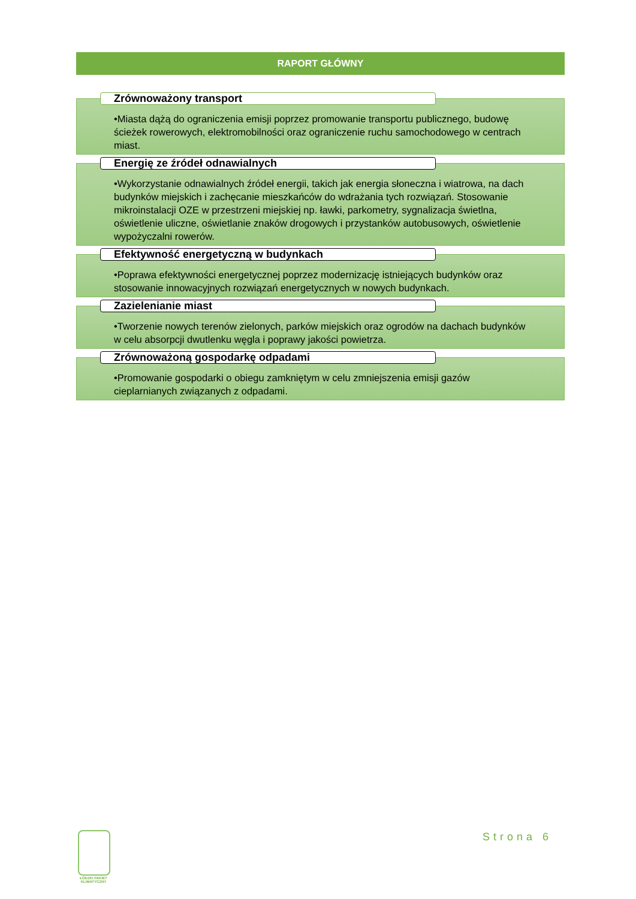RAPORT GŁÓWNY
Zrównoważony transport
•Miasta dążą do ograniczenia emisji poprzez promowanie transportu publicznego, budowę ścieżek rowerowych, elektromobilności oraz ograniczenie ruchu samochodowego w centrach miast.
Energię ze źródeł odnawialnych
•Wykorzystanie odnawialnych źródeł energii, takich jak energia słoneczna i wiatrowa, na dach budynków miejskich i zachęcanie mieszkańców do wdrażania tych rozwiązań. Stosowanie mikroinstalacji OZE w przestrzeni miejskiej np. ławki, parkometry, sygnalizacja świetlna, oświetlenie uliczne, oświetlanie znaków drogowych i przystanków autobusowych, oświetlenie wypożyczalni rowerów.
Efektywność energetyczną w budynkach
•Poprawa efektywności energetycznej poprzez modernizację istniejących budynków oraz stosowanie innowacyjnych rozwiązań energetycznych w nowych budynkach.
Zazielenianie miast
•Tworzenie nowych terenów zielonych, parków miejskich oraz ogrodów na dachach budynków w celu absorpcji dwutlenku węgla i poprawy jakości powietrza.
Zrównoważoną gospodarkę odpadami
•Promowanie gospodarki o obiegu zamkniętym w celu zmniejszenia emisji gazów cieplarnianych związanych z odpadami.
ŁÓDZKI PAKIET KLIMATYCZNY
Strona 6